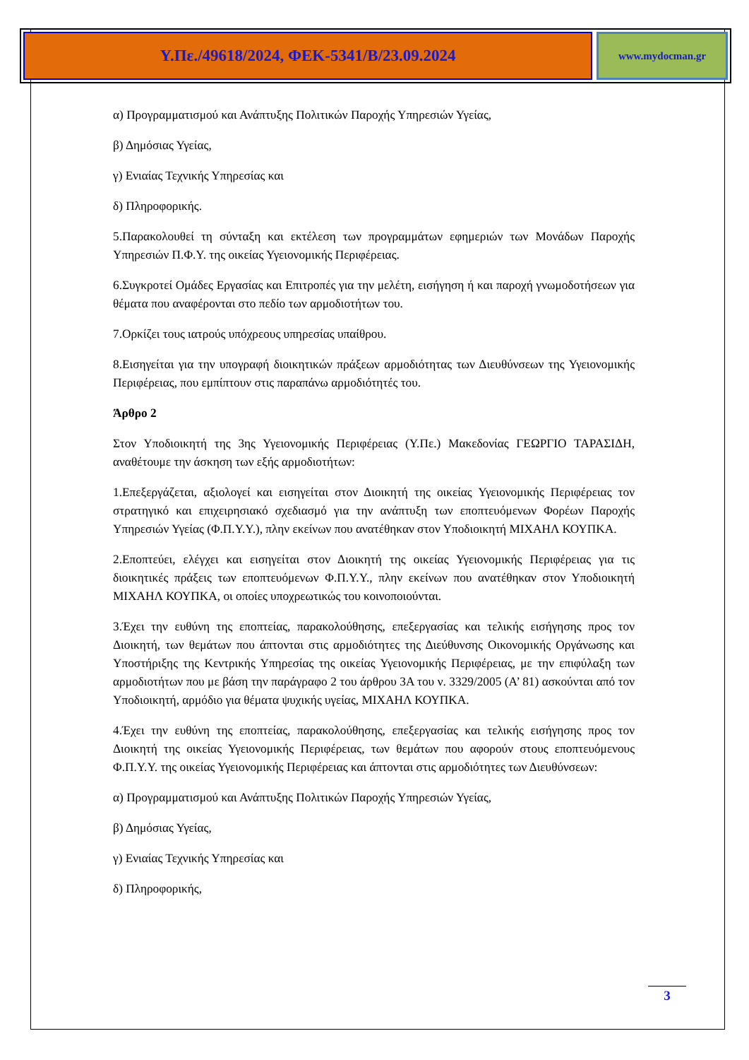Υ.Πε./49618/2024, ΦΕΚ-5341/Β/23.09.2024
www.mydocman.gr
α) Προγραμματισμού και Ανάπτυξης Πολιτικών Παροχής Υπηρεσιών Υγείας,
β) Δημόσιας Υγείας,
γ) Ενιαίας Τεχνικής Υπηρεσίας και
δ) Πληροφορικής.
5.Παρακολουθεί τη σύνταξη και εκτέλεση των προγραμμάτων εφημεριών των Μονάδων Παροχής Υπηρεσιών Π.Φ.Υ. της οικείας Υγειονομικής Περιφέρειας.
6.Συγκροτεί Ομάδες Εργασίας και Επιτροπές για την μελέτη, εισήγηση ή και παροχή γνωμοδοτήσεων για θέματα που αναφέρονται στο πεδίο των αρμοδιοτήτων του.
7.Ορκίζει τους ιατρούς υπόχρεους υπηρεσίας υπαίθρου.
8.Εισηγείται για την υπογραφή διοικητικών πράξεων αρμοδιότητας των Διευθύνσεων της Υγειονομικής Περιφέρειας, που εμπίπτουν στις παραπάνω αρμοδιότητές του.
Άρθρο 2
Στον Υποδιοικητή της 3ης Υγειονομικής Περιφέρειας (Υ.Πε.) Μακεδονίας ΓΕΩΡΓΙΟ ΤΑΡΑΣΙΔΗ, αναθέτουμε την άσκηση των εξής αρμοδιοτήτων:
1.Επεξεργάζεται, αξιολογεί και εισηγείται στον Διοικητή της οικείας Υγειονομικής Περιφέρειας τον στρατηγικό και επιχειρησιακό σχεδιασμό για την ανάπτυξη των εποπτευόμενων Φορέων Παροχής Υπηρεσιών Υγείας (Φ.Π.Υ.Υ.), πλην εκείνων που ανατέθηκαν στον Υποδιοικητή ΜΙΧΑΗΛ ΚΟΥΠΚΑ.
2.Εποπτεύει, ελέγχει και εισηγείται στον Διοικητή της οικείας Υγειονομικής Περιφέρειας για τις διοικητικές πράξεις των εποπτευόμενων Φ.Π.Υ.Υ., πλην εκείνων που ανατέθηκαν στον Υποδιοικητή ΜΙΧΑΗΛ ΚΟΥΠΚΑ, οι οποίες υποχρεωτικώς του κοινοποιούνται.
3.Έχει την ευθύνη της εποπτείας, παρακολούθησης, επεξεργασίας και τελικής εισήγησης προς τον Διοικητή, των θεμάτων που άπτονται στις αρμοδιότητες της Διεύθυνσης Οικονομικής Οργάνωσης και Υποστήριξης της Κεντρικής Υπηρεσίας της οικείας Υγειονομικής Περιφέρειας, με την επιφύλαξη των αρμοδιοτήτων που με βάση την παράγραφο 2 του άρθρου 3Α του ν. 3329/2005 (Α’ 81) ασκούνται από τον Υποδιοικητή, αρμόδιο για θέματα ψυχικής υγείας, ΜΙΧΑΗΛ ΚΟΥΠΚΑ.
4.Έχει την ευθύνη της εποπτείας, παρακολούθησης, επεξεργασίας και τελικής εισήγησης προς τον Διοικητή της οικείας Υγειονομικής Περιφέρειας, των θεμάτων που αφορούν στους εποπτευόμενους Φ.Π.Υ.Υ. της οικείας Υγειονομικής Περιφέρειας και άπτονται στις αρμοδιότητες των Διευθύνσεων:
α) Προγραμματισμού και Ανάπτυξης Πολιτικών Παροχής Υπηρεσιών Υγείας,
β) Δημόσιας Υγείας,
γ) Ενιαίας Τεχνικής Υπηρεσίας και
δ) Πληροφορικής,
3